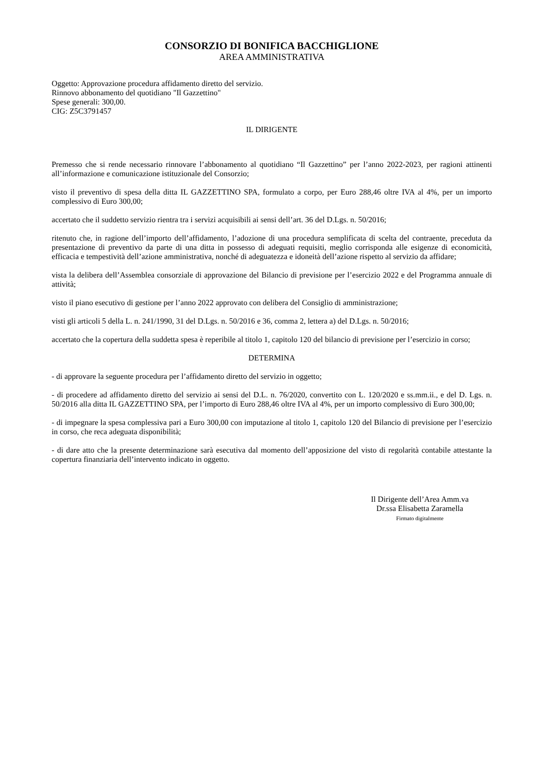CONSORZIO DI BONIFICA BACCHIGLIONE
AREA AMMINISTRATIVA
Oggetto: Approvazione procedura affidamento diretto del servizio.
Rinnovo abbonamento del quotidiano "Il Gazzettino"
Spese generali: 300,00.
CIG: Z5C3791457
IL DIRIGENTE
Premesso che si rende necessario rinnovare l’abbonamento al quotidiano “Il Gazzettino” per l’anno 2022-2023, per ragioni attinenti all’informazione e comunicazione istituzionale del Consorzio;
visto il preventivo di spesa della ditta IL GAZZETTINO SPA, formulato a corpo, per Euro 288,46 oltre IVA al 4%, per un importo complessivo di Euro 300,00;
accertato che il suddetto servizio rientra tra i servizi acquisibili ai sensi dell’art. 36 del D.Lgs. n. 50/2016;
ritenuto che, in ragione dell’importo dell’affidamento, l’adozione di una procedura semplificata di scelta del contraente, preceduta da presentazione di preventivo da parte di una ditta in possesso di adeguati requisiti, meglio corrisponda alle esigenze di economicità, efficacia e tempestività dell’azione amministrativa, nonché di adeguatezza e idoneità dell’azione rispetto al servizio da affidare;
vista la delibera dell’Assemblea consorziale di approvazione del Bilancio di previsione per l’esercizio 2022 e del Programma annuale di attività;
visto il piano esecutivo di gestione per l’anno 2022 approvato con delibera del Consiglio di amministrazione;
visti gli articoli 5 della L. n. 241/1990, 31 del D.Lgs. n. 50/2016 e 36, comma 2, lettera a) del D.Lgs. n. 50/2016;
accertato che la copertura della suddetta spesa è reperibile al titolo 1, capitolo 120 del bilancio di previsione per l’esercizio in corso;
DETERMINA
- di approvare la seguente procedura per l’affidamento diretto del servizio in oggetto;
- di procedere ad affidamento diretto del servizio ai sensi del D.L. n. 76/2020, convertito con L. 120/2020 e ss.mm.ii., e del D. Lgs. n. 50/2016 alla ditta IL GAZZETTINO SPA, per l’importo di Euro 288,46 oltre IVA al 4%, per un importo complessivo di Euro 300,00;
- di impegnare la spesa complessiva pari a Euro 300,00 con imputazione al titolo 1, capitolo 120 del Bilancio di previsione per l’esercizio in corso, che reca adeguata disponibilità;
- di dare atto che la presente determinazione sarà esecutiva dal momento dell’apposizione del visto di regolarità contabile attestante la copertura finanziaria dell’intervento indicato in oggetto.
Il Dirigente dell’Area Amm.va
Dr.ssa Elisabetta Zaramella
Firmato digitalmente